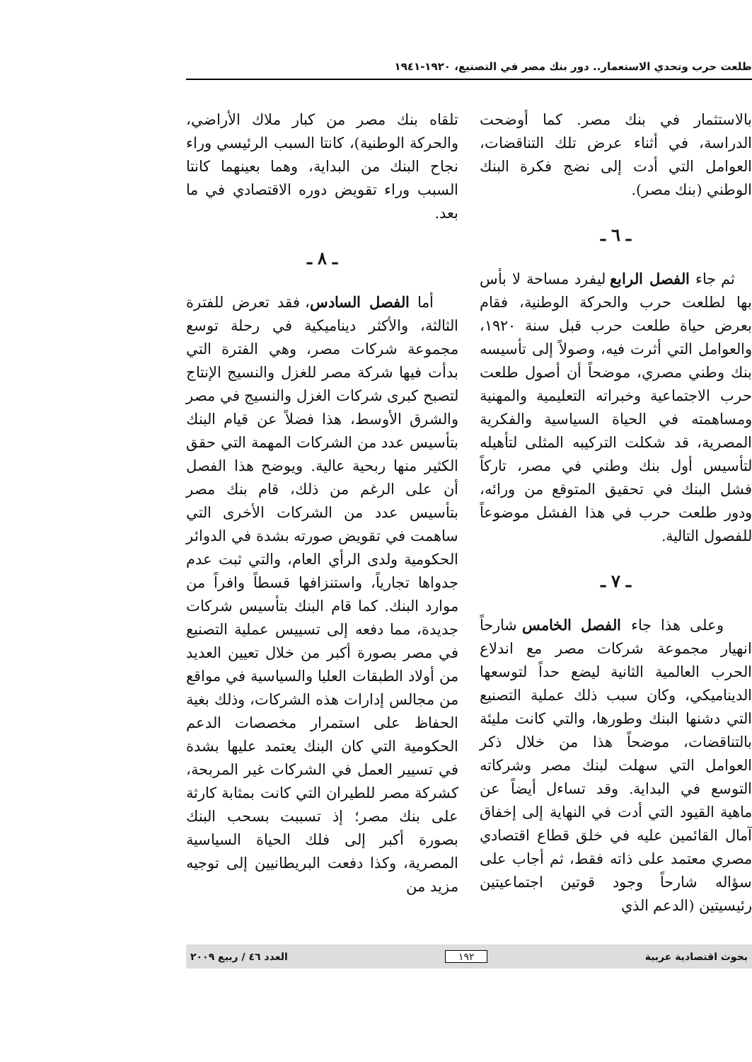طلعت حرب وتحدي الاستعمار.. دور بنك مصر في التصنيع، ١٩٢٠-١٩٤١
بالاستثمار في بنك مصر. كما أوضحت الدراسة، في أثناء عرض تلك التناقضات، العوامل التي أدت إلى نضج فكرة البنك الوطني (بنك مصر).
ـ ٦ ـ
ثم جاء الفصل الرابع ليفرد مساحة لا بأس بها لطلعت حرب والحركة الوطنية، فقام بعرض حياة طلعت حرب قبل سنة ١٩٢٠، والعوامل التي أثرت فيه، وصولاً إلى تأسيسه بنك وطني مصري، موضحاً أن أصول طلعت حرب الاجتماعية وخبراته التعليمية والمهنية ومساهمته في الحياة السياسية والفكرية المصرية، قد شكلت التركيبه المثلى لتأهيله لتأسيس أول بنك وطني في مصر، تاركاً فشل البنك في تحقيق المتوقع من ورائه، ودور طلعت حرب في هذا الفشل موضوعاً للفصول التالية.
ـ ٧ ـ
وعلى هذا جاء الفصل الخامس شارحاً انهيار مجموعة شركات مصر مع اندلاع الحرب العالمية الثانية ليضع حداً لتوسعها الديناميكي، وكان سبب ذلك عملية التصنيع التي دشنها البنك وطورها، والتي كانت مليئة بالتناقضات، موضحاً هذا من خلال ذكر العوامل التي سهلت لبنك مصر وشركاته التوسع في البداية. وقد تساءل أيضاً عن ماهية القيود التي أدت في النهاية إلى إخفاق آمال القائمين عليه في خلق قطاع اقتصادي مصري معتمد على ذاته فقط، ثم أجاب على سؤاله شارحاً وجود قوتين اجتماعيتين رئيسيتين (الدعم الذي
تلقاه بنك مصر من كبار ملاك الأراضي، والحركة الوطنية)، كانتا السبب الرئيسي وراء نجاح البنك من البداية، وهما بعينهما كانتا السبب وراء تقويض دوره الاقتصادي في ما بعد.
ـ ٨ ـ
أما الفصل السادس، فقد تعرض للفترة الثالثة، والأكثر ديناميكية في رحلة توسع مجموعة شركات مصر، وهي الفترة التي بدأت فيها شركة مصر للغزل والنسيج الإنتاج لتصبح كبرى شركات الغزل والنسيج في مصر والشرق الأوسط، هذا فضلاً عن قيام البنك بتأسيس عدد من الشركات المهمة التي حقق الكثير منها ربحية عالية. ويوضح هذا الفصل أن على الرغم من ذلك، قام بنك مصر بتأسيس عدد من الشركات الأخرى التي ساهمت في تقويض صورته بشدة في الدوائر الحكومية ولدى الرأي العام، والتي ثبت عدم جدواها تجارياً، واستنزافها قسطاً وافراً من موارد البنك. كما قام البنك بتأسيس شركات جديدة، مما دفعه إلى تسييس عملية التصنيع في مصر بصورة أكبر من خلال تعيين العديد من أولاد الطبقات العليا والسياسية في مواقع من مجالس إدارات هذه الشركات، وذلك بغية الحفاظ على استمرار مخصصات الدعم الحكومية التي كان البنك يعتمد عليها بشدة في تسيير العمل في الشركات غير المربحة، كشركة مصر للطيران التي كانت بمثابة كارثة على بنك مصر؛ إذ تسببت بسحب البنك بصورة أكبر إلى فلك الحياة السياسية المصرية، وكذا دفعت البريطانيين إلى توجيه مزيد من
بحوث اقتصادية عربية ١٩٢ العدد ٤٦ / ربيع ٢٠٠٩